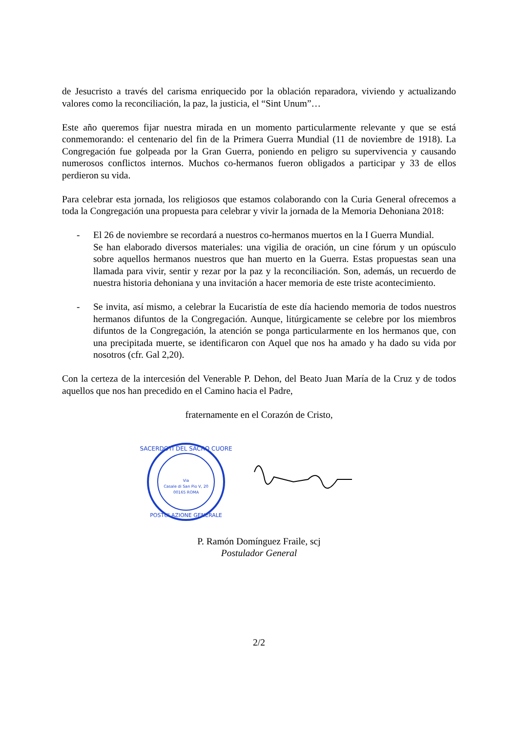de Jesucristo a través del carisma enriquecido por la oblación reparadora, viviendo y actualizando valores como la reconciliación, la paz, la justicia, el “Sint Unum”…
Este año queremos fijar nuestra mirada en un momento particularmente relevante y que se está conmemorando: el centenario del fin de la Primera Guerra Mundial (11 de noviembre de 1918). La Congregación fue golpeada por la Gran Guerra, poniendo en peligro su supervivencia y causando numerosos conflictos internos. Muchos co-hermanos fueron obligados a participar y 33 de ellos perdieron su vida.
Para celebrar esta jornada, los religiosos que estamos colaborando con la Curia General ofrecemos a toda la Congregación una propuesta para celebrar y vivir la jornada de la Memoria Dehoniana 2018:
- El 26 de noviembre se recordará a nuestros co-hermanos muertos en la I Guerra Mundial.
Se han elaborado diversos materiales: una vigilia de oración, un cine fórum y un opúsculo sobre aquellos hermanos nuestros que han muerto en la Guerra. Estas propuestas sean una llamada para vivir, sentir y rezar por la paz y la reconciliación. Son, además, un recuerdo de nuestra historia dehoniana y una invitación a hacer memoria de este triste acontecimiento.
- Se invita, así mismo, a celebrar la Eucaristía de este día haciendo memoria de todos nuestros hermanos difuntos de la Congregación. Aunque, litúrgicamente se celebre por los miembros difuntos de la Congregación, la atención se ponga particularmente en los hermanos que, con una precipitada muerte, se identificaron con Aquel que nos ha amado y ha dado su vida por nosotros (cfr. Gal 2,20).
Con la certeza de la intercesión del Venerable P. Dehon, del Beato Juan María de la Cruz y de todos aquellos que nos han precedido en el Camino hacia el Padre,
fraternamente en el Corazón de Cristo,
SACERDOTI DEL SACRO CUORE
Via
Casale di San Pio V, 20
00165 ROMA
POSTULAZIONE GENERALE
P. Ramón Domínguez Fraile, scj
Postulador General
2/2